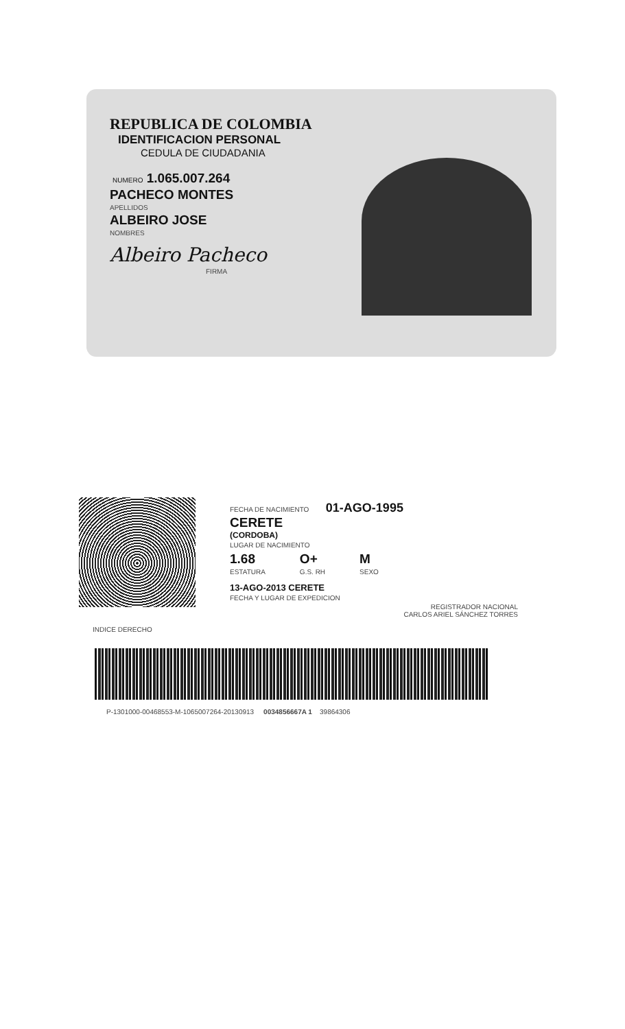REPUBLICA DE COLOMBIA
IDENTIFICACION PERSONAL
CEDULA DE CIUDADANIA
NUMERO 1.065.007.264
PACHECO MONTES
APELLIDOS
ALBEIRO JOSE
NOMBRES
Albeiro Pacheco
FIRMA
FECHA DE NACIMIENTO 01-AGO-1995
CERETE
(CORDOBA)
LUGAR DE NACIMIENTO
1.68
ESTATURA
O+
G.S. RH
M
SEXO
13-AGO-2013 CERETE
FECHA Y LUGAR DE EXPEDICION
REGISTRADOR NACIONAL
CARLOS ARIEL SÁNCHEZ TORRES
INDICE DERECHO
P-1301000-00468553-M-1065007264-20130913 0034856667A 1 39864306